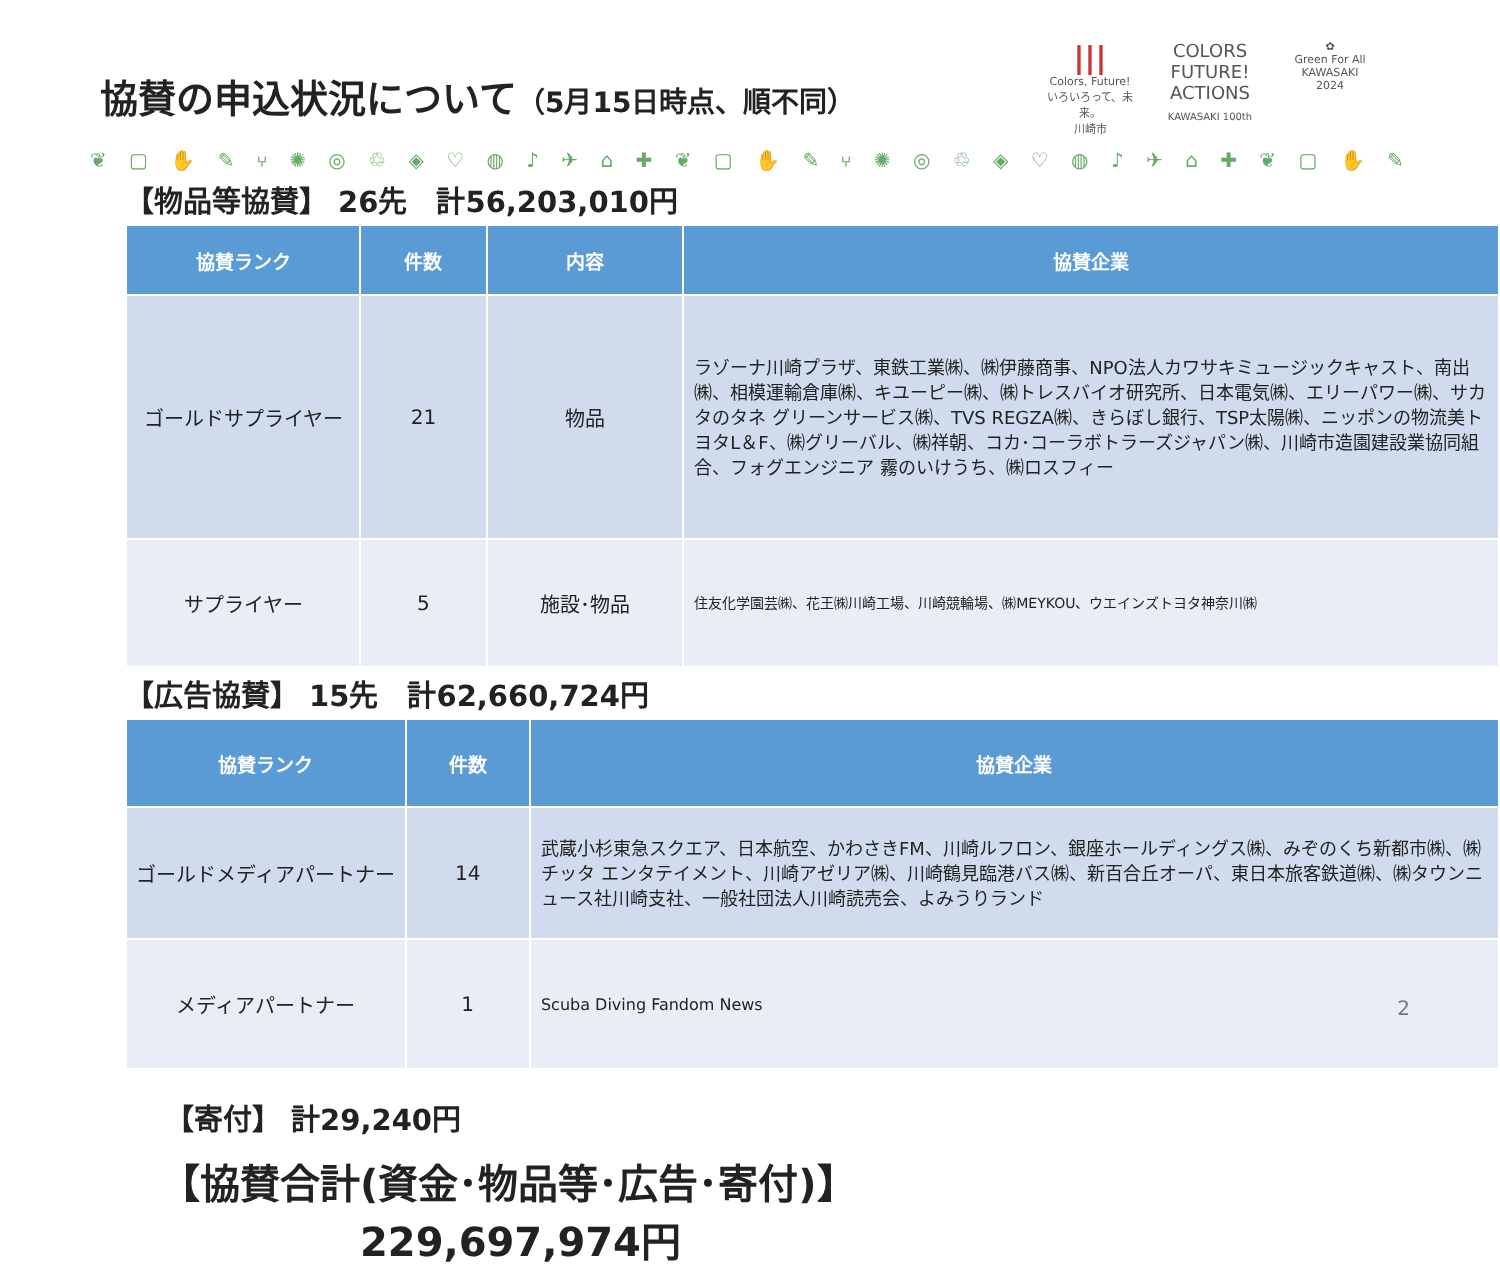協賛の申込状況について（5月15日時点、順不同）
|||
Colors, Future!
いろいろって、未来。
川崎市
COLORS FUTURE! ACTIONS
KAWASAKI 100th
✿
Green For All
KAWASAKI
2024
❦ ▢ ✋ ✎ ⑂ ✺ ◎ ♲ ◈ ♡ ◍ ♪ ✈ ⌂ ✚ ❦ ▢ ✋ ✎ ⑂ ✺ ◎ ♲ ◈ ♡ ◍ ♪ ✈ ⌂ ✚ ❦ ▢ ✋ ✎ ⑂ ✺
【物品等協賛】 26先　計56,203,010円
| 協賛ランク | 件数 | 内容 | 協賛企業 |
| --- | --- | --- | --- |
| ゴールドサプライヤー | 21 | 物品 | ラゾーナ川崎プラザ、東鉄工業㈱、㈱伊藤商事、NPO法人カワサキミュージックキャスト、南出㈱、相模運輸倉庫㈱、キユーピー㈱、㈱トレスバイオ研究所、日本電気㈱、エリーパワー㈱、サカタのタネ グリーンサービス㈱、TVS REGZA㈱、きらぼし銀行、TSP太陽㈱、ニッポンの物流美トヨタL＆F、㈱グリーバル、㈱祥朝、コカ･コーラボトラーズジャパン㈱、川崎市造園建設業協同組合、フォグエンジニア 霧のいけうち、㈱ロスフィー |
| サプライヤー | 5 | 施設･物品 | 住友化学園芸㈱、花王㈱川崎工場、川崎競輪場、㈱MEYKOU、ウエインズトヨタ神奈川㈱ |
【広告協賛】 15先　計62,660,724円
| 協賛ランク | 件数 | 協賛企業 |
| --- | --- | --- |
| ゴールドメディアパートナー | 14 | 武蔵小杉東急スクエア、日本航空、かわさきFM、川崎ルフロン、銀座ホールディングス㈱、みぞのくち新都市㈱、㈱チッタ エンタテイメント、川崎アゼリア㈱、川崎鶴見臨港バス㈱、新百合丘オーパ、東日本旅客鉄道㈱、㈱タウンニュース社川崎支社、一般社団法人川崎読売会、よみうりランド |
| メディアパートナー | 1 | Scuba Diving Fandom News |
【寄付】 計29,240円
【協賛合計(資金･物品等･広告･寄付)】
229,697,974円
2